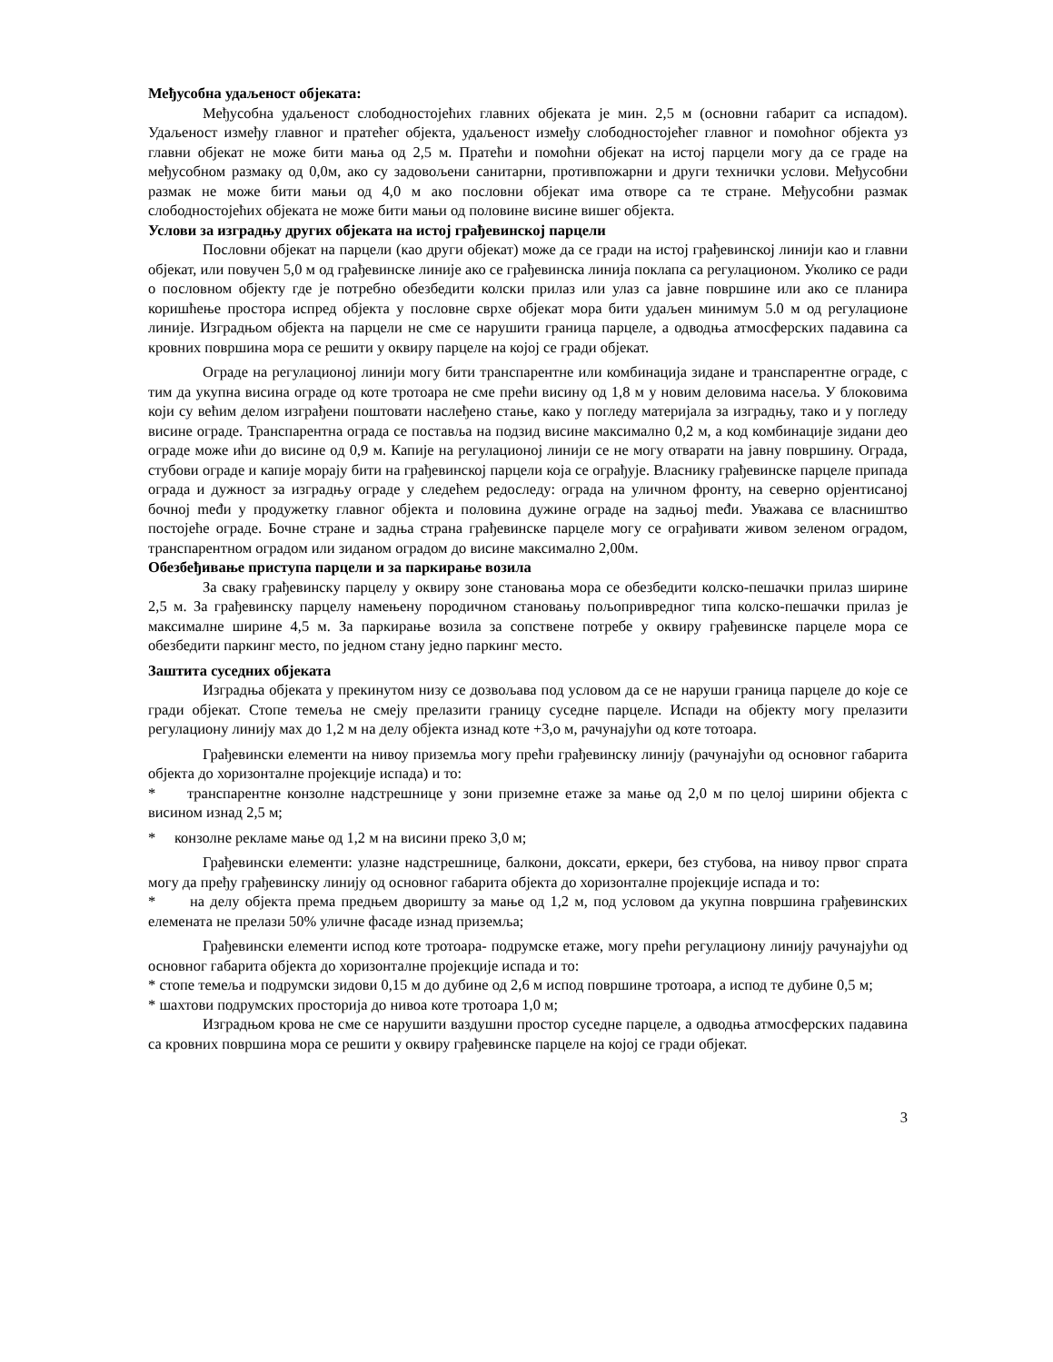Међусобна удаљеност објеката:
Међусобна удаљеност слободностојећих главних објеката је мин. 2,5 м (основни габарит са испадом). Удаљеност између главног и пратећег објекта, удаљеност између слободностојећег главног и помоћног објекта уз главни објекат не може бити мања од 2,5 м. Пратећи и помоћни објекат на истој парцели могу да се граде на међусобном размаку од 0,0м, ако су задовољени санитарни, противпожарни и други технички услови. Међусобни размак не може бити мањи од 4,0 м ако пословни објекат има отворе са те стране. Међусобни размак слободностојећих објеката не може бити мањи од половине висине вишег објекта.
Услови за изградњу других објеката на истој грађевинској парцели
Пословни објекат на парцели (као други објекат) може да се гради на истој грађевинској линији као и главни објекат, или повучен 5,0 м од грађевинске линије ако се грађевинска линија поклапа са регулационом. Уколико се ради о пословном објекту где је потребно обезбедити колски прилаз или улаз са јавне површине или ако се планира коришћење простора испред објекта у пословне сврхе објекат мора бити удаљен минимум 5.0 м од регулационе линије. Изградњом објекта на парцели не сме се нарушити граница парцеле, а одводња атмосферских падавина са кровних површина мора се решити у оквиру парцеле на којој се гради објекат.
Ограде на регулационој линији могу бити транспарентне или комбинација зидане и транспарентне ограде, с тим да укупна висина ограде од коте тротоара не сме прећи висину од 1,8 м у новим деловима насеља. У блоковима који су већим делом изграђени поштовати наслеђено стање, како у погледу материјала за изградњу, тако и у погледу висине ограде. Транспарентна ограда се поставља на подзид висине максимално 0,2 м, а код комбинације зидани део ограде може ићи до висине од 0,9 м. Капије на регулационој линији се не могу отварати на јавну површину. Ограда, стубови ограде и капије морају бити на грађевинској парцели која се ограђује. Власнику грађевинске парцеле припада ограда и дужност за изградњу ограде у следећем редоследу: ограда на уличном фронту, на северно орјентисаној бочној međи у продужетку главног објекта и половина дужине ограде на задњој međи. Уважава се власништво постојеће ограде. Бочне стране и задња страна грађевинске парцеле могу се ограђивати живом зеленом оградом, транспарентном оградом или зиданом оградом до висине максимално 2,00м.
Обезбеђивање приступа парцели и за паркирање возила
За сваку грађевинску парцелу у оквиру зоне становања мора се обезбедити колско-пешачки прилаз ширине 2,5 м. За грађевинску парцелу намењену породичном становању пољопривредног типа колско-пешачки прилаз је максималне ширине 4,5 м. За паркирање возила за сопствене потребе у оквиру грађевинске парцеле мора се обезбедити паркинг место, по једном стану једно паркинг место.
Заштита суседних објеката
Изградња објеката у прекинутом низу се дозвољава под условом да се не наруши граница парцеле до које се гради објекат. Стопе темеља не смеју прелазити границу суседне парцеле. Испади на објекту могу прелазити регулациону линију мах до 1,2 м на делу објекта изнад коте +3,о м, рачунајући од коте тотоара.
Грађевински елементи на нивоу приземља могу прећи грађевинску линију (рачунајући од основног габарита објекта до хоризонталне пројекције испада) и то:
* транспарентне конзолне надстрешнице у зони приземне етаже за мање од 2,0 м по целој ширини објекта с висином изнад 2,5 м;
* конзолне рекламе мање од 1,2 м на висини преко 3,0 м;
Грађевински елементи: улазне надстрешнице, балкони, доксати, еркери, без стубова, на нивоу првог спрата могу да пређу грађевинску линију од основног габарита објекта до хоризонталне пројекције испада и то:
* на делу објекта према предњем дворишту за мање од 1,2 м, под условом да укупна површина грађевинских елемената не прелази 50% уличне фасаде изнад приземља;
Грађевински елементи испод коте тротоара- подрумске етаже, могу прећи регулациону линију рачунајући од основног габарита објекта до хоризонталне пројекције испада и то:
* стопе темеља и подрумски зидови 0,15 м до дубине од 2,6 м испод површине тротоара, а испод те дубине 0,5 м;
* шахтови подрумских просторија до нивоа коте тротоара 1,0 м;
Изградњом крова не сме се нарушити ваздушни простор суседне парцеле, а одводња атмосферских падавина са кровних површина мора се решити у оквиру грађевинске парцеле на којој се гради објекат.
3